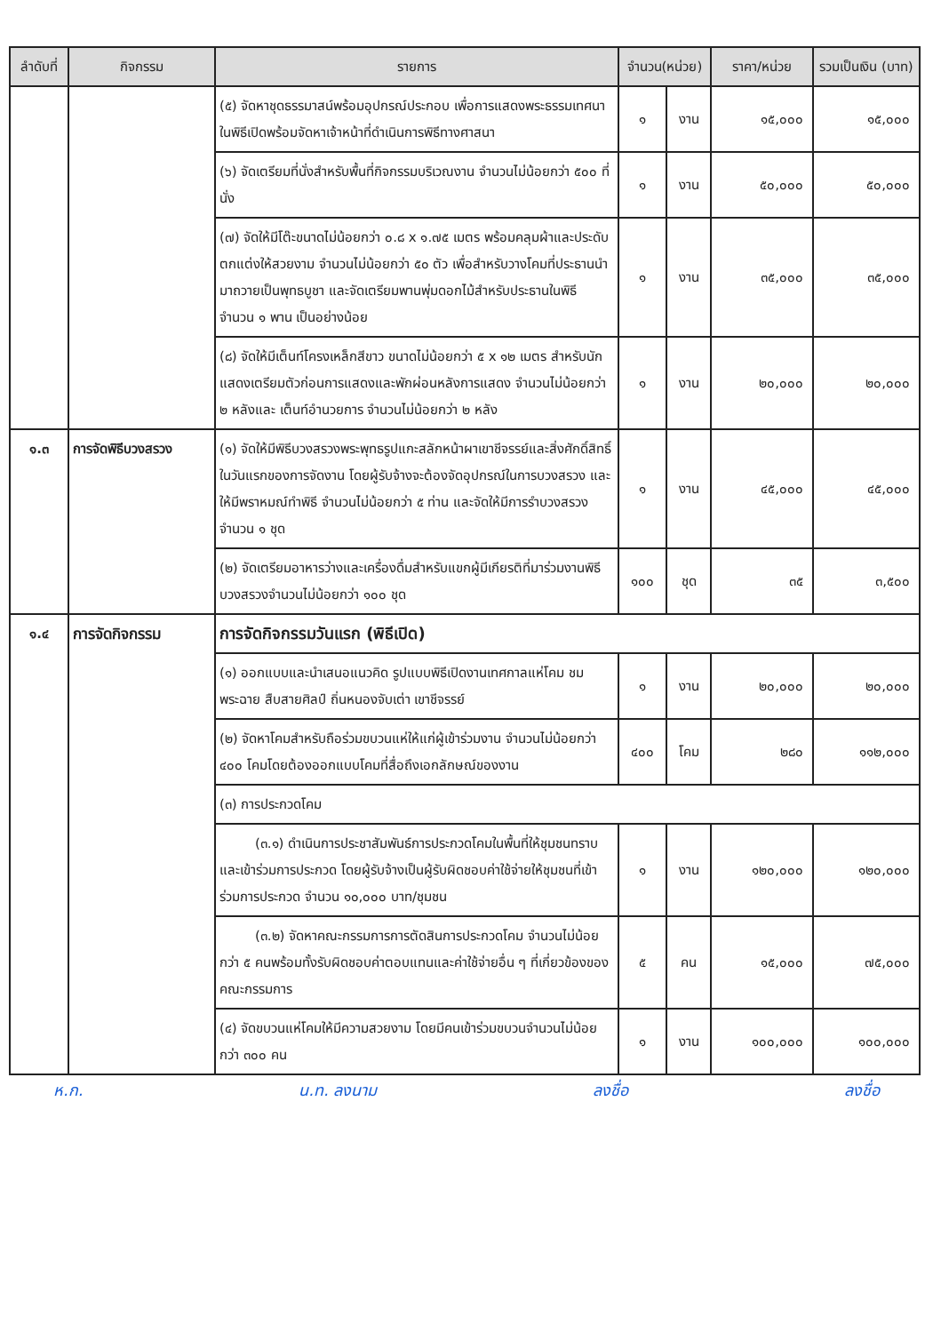| ลำดับที่ | กิจกรรม | รายการ | จำนวน(หน่วย) | | ราคา/หน่วย | รวมเป็นเงิน (บาท) |
| --- | --- | --- | --- | --- | --- | --- |
| | | (๕) จัดหาชุดธรรมาสน์พร้อมอุปกรณ์ประกอบ เพื่อการแสดงพระธรรมเทศนาในพิธีเปิดพร้อมจัดหาเจ้าหน้าที่ดำเนินการพิธีทางศาสนา | ๑ | งาน | ๑๕,๐๐๐ | ๑๕,๐๐๐ |
| | | (๖) จัดเตรียมที่นั่งสำหรับพื้นที่กิจกรรมบริเวณงาน จำนวนไม่น้อยกว่า ๕๐๐ ที่นั่ง | ๑ | งาน | ๕๐,๐๐๐ | ๕๐,๐๐๐ |
| | | (๗) จัดให้มีโต๊ะขนาดไม่น้อยกว่า ๐.๘ x ๑.๗๕ เมตร พร้อมคลุมผ้าและประดับตกแต่งให้สวยงาม จำนวนไม่น้อยกว่า ๕๐ ตัว เพื่อสำหรับวางโคมที่ประธานนำมาถวายเป็นพุทธบูชา และจัดเตรียมพานพุ่มดอกไม้สำหรับประธานในพิธี จำนวน ๑ พาน เป็นอย่างน้อย | ๑ | งาน | ๓๕,๐๐๐ | ๓๕,๐๐๐ |
| | | (๘) จัดให้มีเต็นท์โครงเหล็กสีขาว ขนาดไม่น้อยกว่า ๕ x ๑๒ เมตร สำหรับนักแสดงเตรียมตัวก่อนการแสดงและพักผ่อนหลังการแสดง จำนวนไม่น้อยกว่า ๒ หลังและ เต็นท์อำนวยการ จำนวนไม่น้อยกว่า ๒ หลัง | ๑ | งาน | ๒๐,๐๐๐ | ๒๐,๐๐๐ |
| ๑.๓ | การจัดพิธีบวงสรวง | (๑) จัดให้มีพิธีบวงสรวงพระพุทธรูปแกะสลักหน้าผาเขาชีจรรย์และสิ่งศักดิ์สิทธิ์ในวันแรกของการจัดงาน โดยผู้รับจ้างจะต้องจัดอุปกรณ์ในการบวงสรวง และให้มีพราหมณ์ทำพิธี จำนวนไม่น้อยกว่า ๕ ท่าน และจัดให้มีการรำบวงสรวง จำนวน ๑ ชุด | ๑ | งาน | ๔๕,๐๐๐ | ๔๕,๐๐๐ |
| | | (๒) จัดเตรียมอาหารว่างและเครื่องดื่มสำหรับแขกผู้มีเกียรติที่มาร่วมงานพิธีบวงสรวงจำนวนไม่น้อยกว่า ๑๐๐ ชุด | ๑๐๐ | ชุด | ๓๕ | ๓,๕๐๐ |
| ๑.๔ | การจัดกิจกรรม | การจัดกิจกรรมวันแรก (พิธีเปิด) | | | | |
| | | (๑) ออกแบบและนำเสนอแนวคิด รูปแบบพิธีเปิดงานเทศกาลแห่โคม ชมพระฉาย สืบสายศิลป์ ถิ่นหนองจับเต่า เขาชีจรรย์ | ๑ | งาน | ๒๐,๐๐๐ | ๒๐,๐๐๐ |
| | | (๒) จัดหาโคมสำหรับถือร่วมขบวนแห่ให้แก่ผู้เข้าร่วมงาน จำนวนไม่น้อยกว่า ๔๐๐ โคมโดยต้องออกแบบโคมที่สื่อถึงเอกลักษณ์ของงาน | ๔๐๐ | โคม | ๒๘๐ | ๑๑๒,๐๐๐ |
| | | (๓) การประกวดโคม | | | | |
| | | (๓.๑) ดำเนินการประชาสัมพันธ์การประกวดโคมในพื้นที่ให้ชุมชนทราบและเข้าร่วมการประกวด โดยผู้รับจ้างเป็นผู้รับผิดชอบค่าใช้จ่ายให้ชุมชนที่เข้าร่วมการประกวด จำนวน ๑๐,๐๐๐ บาท/ชุมชน | ๑ | งาน | ๑๒๐,๐๐๐ | ๑๒๐,๐๐๐ |
| | | (๓.๒) จัดหาคณะกรรมการการตัดสินการประกวดโคม จำนวนไม่น้อยกว่า ๕ คนพร้อมทั้งรับผิดชอบค่าตอบแทนและค่าใช้จ่ายอื่น ๆ ที่เกี่ยวข้องของคณะกรรมการ | ๕ | คน | ๑๕,๐๐๐ | ๗๕,๐๐๐ |
| | | (๔) จัดขบวนแห่โคมให้มีความสวยงาม โดยมีคนเข้าร่วมขบวนจำนวนไม่น้อยกว่า ๓๐๐ คน | ๑ | งาน | ๑๐๐,๐๐๐ | ๑๐๐,๐๐๐ |
ห.ก. น.ท. ลงนาม ลงชื่อ ลงชื่อ